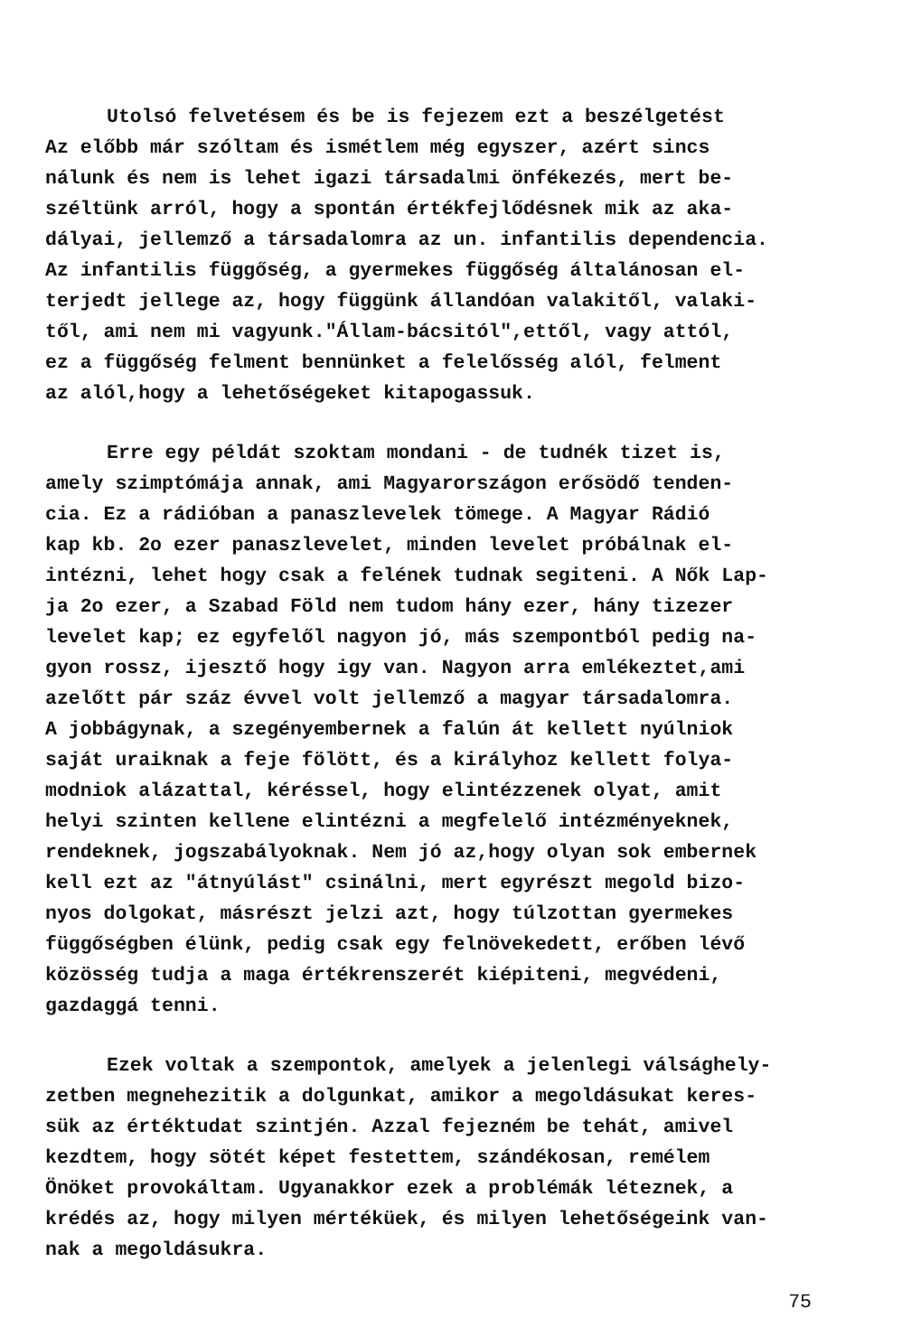Utolsó felvetésem és be is fejezem ezt a beszélgetést
Az előbb már szóltam és ismétlem még egyszer, azért sincs
nálunk és nem is lehet igazi társadalmi önfékezés, mert be-
széltünk arról, hogy a spontán értékfejlődésnek mik az aka-
dályai, jellemző a társadalomra az un. infantilis dependencia.
Az infantilis függőség, a gyermekes függőség általánosan el-
terjedt jellege az, hogy függünk állandóan valakitől, valaki-
től, ami nem mi vagyunk."Állam-bácsitól",ettől, vagy attól,
ez a függőség felment bennünket a felelősség alól, felment
az alól,hogy a lehetőségeket kitapogassuk.
Erre egy példát szoktam mondani - de tudnék tizet is,
amely szimptómája annak, ami Magyarországon erősödő tenden-
cia. Ez a rádióban a panaszlevelek tömege. A Magyar Rádió
kap kb. 2o ezer panaszlevelet, minden levelet próbálnak el-
intézni, lehet hogy csak a felének tudnak segiteni. A Nők Lap-
ja 2o ezer, a Szabad Föld nem tudom hány ezer, hány tizezer
levelet kap; ez egyfelől nagyon jó, más szempontból pedig na-
gyon rossz, ijesztő hogy igy van. Nagyon arra emlékeztet,ami
azelőtt pár száz évvel volt jellemző a magyar társadalomra.
A jobbágynak, a szegényembernek a falún át kellett nyúlniok
saját uraiknak a feje fölött, és a királyhoz kellett folya-
modniok alázattal, kéréssel, hogy elintézzenek olyat, amit
helyi szinten kellene elintézni a megfelelő intézményeknek,
rendeknek, jogszabályoknak. Nem jó az,hogy olyan sok embernek
kell ezt az "átnyúlást" csinálni, mert egyrészt megold bizo-
nyos dolgokat, másrészt jelzi azt, hogy túlzottan gyermekes
függőségben élünk, pedig csak egy felnövekedett, erőben lévő
közösség tudja a maga értékrenszerét kiépiteni, megvédeni,
gazdaggá tenni.
Ezek voltak a szempontok, amelyek a jelenlegi válsághely-
zetben megnehezitik a dolgunkat, amikor a megoldásukat keres-
sük az értéktudat szintjén. Azzal fejezném be tehát, amivel
kezdtem, hogy sötét képet festettem, szándékosan, remélem
Önöket provokáltam. Ugyanakkor ezek a problémák léteznek, a
krédés az, hogy milyen mértéküek, és milyen lehetőségeink van-
nak a megoldásukra.
75